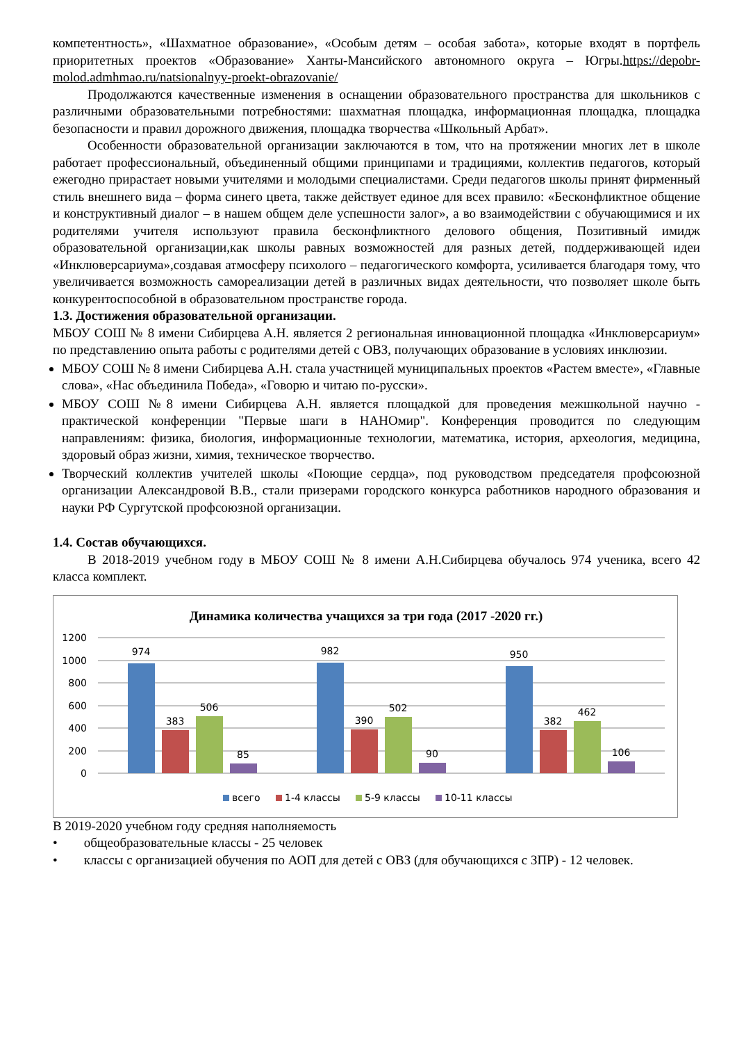компетентность», «Шахматное образование», «Особым детям – особая забота», которые входят в портфель приоритетных проектов «Образование» Ханты-Мансийского автономного округа – Югры.https://depobr-molod.admhmao.ru/natsionalnyy-proekt-obrazovanie/
Продолжаются качественные изменения в оснащении образовательного пространства для школьников с различными образовательными потребностями: шахматная площадка, информационная площадка, площадка безопасности и правил дорожного движения, площадка творчества «Школьный Арбат».
Особенности образовательной организации заключаются в том, что на протяжении многих лет в школе работает профессиональный, объединенный общими принципами и традициями, коллектив педагогов, который ежегодно прирастает новыми учителями и молодыми специалистами. Среди педагогов школы принят фирменный стиль внешнего вида – форма синего цвета, также действует единое для всех правило: «Бесконфликтное общение и конструктивный диалог – в нашем общем деле успешности залог», а во взаимодействии с обучающимися и их родителями учителя используют правила бесконфликтного делового общения, Позитивный имидж образовательной организации,как школы равных возможностей для разных детей, поддерживающей идеи «Инклюверсариума»,создавая атмосферу психолого – педагогического комфорта, усиливается благодаря тому, что увеличивается возможность самореализации детей в различных видах деятельности, что позволяет школе быть конкурентоспособной в образовательном пространстве города.
1.3. Достижения образовательной организации.
МБОУ СОШ № 8 имени Сибирцева А.Н. является 2 региональная инновационной площадка «Инклюверсариум» по представлению опыта работы с родителями детей с ОВЗ, получающих образование в условиях инклюзии.
МБОУ СОШ № 8 имени Сибирцева А.Н. стала участницей муниципальных проектов «Растем вместе», «Главные слова», «Нас объединила Победа», «Говорю и читаю по-русски».
МБОУ СОШ №8 имени Сибирцева А.Н. является площадкой для проведения межшкольной научно - практической конференции "Первые шаги в НАНОмир". Конференция проводится по следующим направлениям: физика, биология, информационные технологии, математика, история, археология, медицина, здоровый образ жизни, химия, техническое творчество.
Творческий коллектив учителей школы «Поющие сердца», под руководством председателя профсоюзной организации Александровой В.В., стали призерами городского конкурса работников народного образования и науки РФ Сургутской профсоюзной организации.
1.4. Состав обучающихся.
В 2018-2019 учебном году в МБОУ СОШ № 8 имени А.Н.Сибирцева обучалось 974 ученика, всего 42 класса комплект.
Динамика количества учащихся за три года (2017 -2020 гг.)
1200
1000
800
600
400
200
0
974
383
506
85
982
390
502
90
950
382
462
106
всего
1-4 классы
5-9 классы
10-11 классы
В 2019-2020 учебном году средняя наполняемость
• общеобразовательные классы - 25 человек
• классы с организацией обучения по АОП для детей с ОВЗ (для обучающихся с ЗПР) - 12 человек.